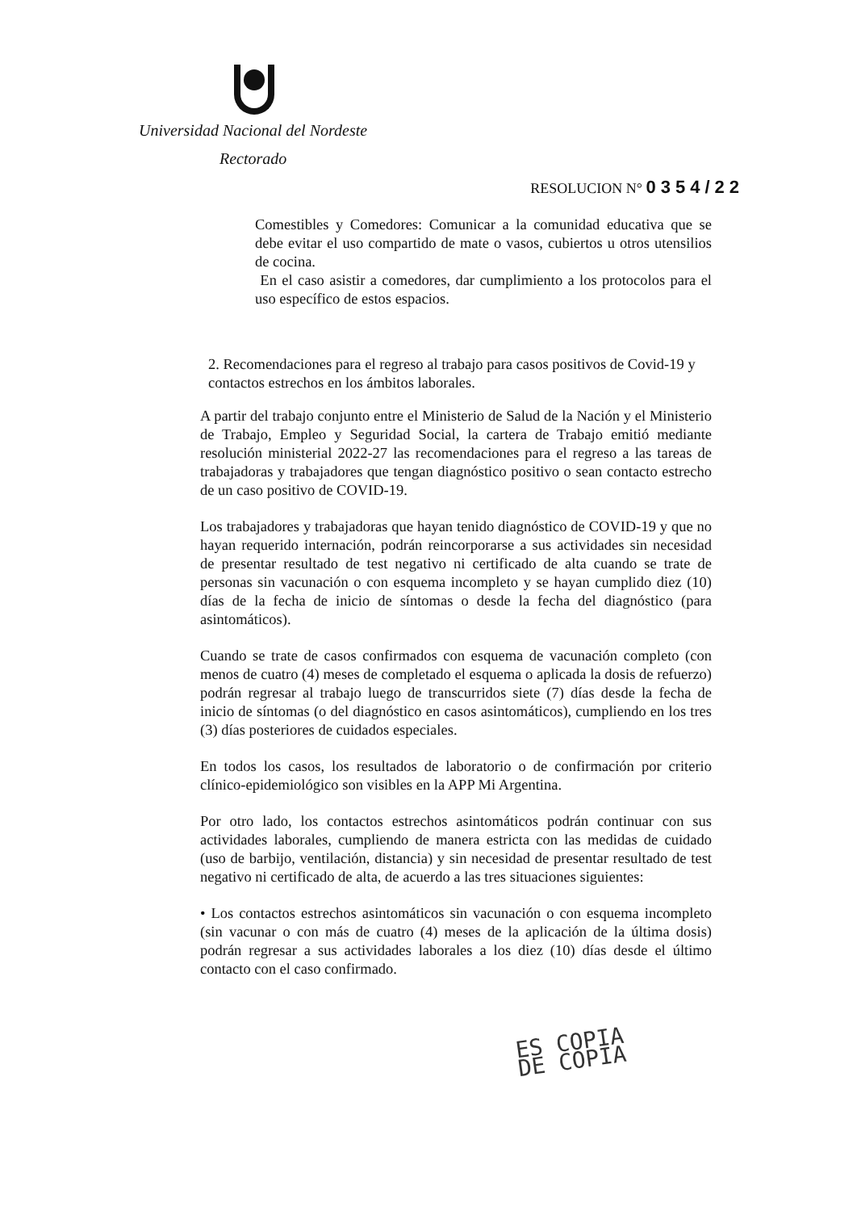Universidad Nacional del Nordeste
Rectorado
RESOLUCION N° 0354/22
Comestibles y Comedores: Comunicar a la comunidad educativa que se debe evitar el uso compartido de mate o vasos, cubiertos u otros utensilios de cocina.
En el caso asistir a comedores, dar cumplimiento a los protocolos para el uso específico de estos espacios.
2. Recomendaciones para el regreso al trabajo para casos positivos de Covid-19 y contactos estrechos en los ámbitos laborales.
A partir del trabajo conjunto entre el Ministerio de Salud de la Nación y el Ministerio de Trabajo, Empleo y Seguridad Social, la cartera de Trabajo emitió mediante resolución ministerial 2022-27 las recomendaciones para el regreso a las tareas de trabajadoras y trabajadores que tengan diagnóstico positivo o sean contacto estrecho de un caso positivo de COVID-19.
Los trabajadores y trabajadoras que hayan tenido diagnóstico de COVID-19 y que no hayan requerido internación, podrán reincorporarse a sus actividades sin necesidad de presentar resultado de test negativo ni certificado de alta cuando se trate de personas sin vacunación o con esquema incompleto y se hayan cumplido diez (10) días de la fecha de inicio de síntomas o desde la fecha del diagnóstico (para asintomáticos).
Cuando se trate de casos confirmados con esquema de vacunación completo (con menos de cuatro (4) meses de completado el esquema o aplicada la dosis de refuerzo) podrán regresar al trabajo luego de transcurridos siete (7) días desde la fecha de inicio de síntomas (o del diagnóstico en casos asintomáticos), cumpliendo en los tres (3) días posteriores de cuidados especiales.
En todos los casos, los resultados de laboratorio o de confirmación por criterio clínico-epidemiológico son visibles en la APP Mi Argentina.
Por otro lado, los contactos estrechos asintomáticos podrán continuar con sus actividades laborales, cumpliendo de manera estricta con las medidas de cuidado (uso de barbijo, ventilación, distancia) y sin necesidad de presentar resultado de test negativo ni certificado de alta, de acuerdo a las tres situaciones siguientes:
• Los contactos estrechos asintomáticos sin vacunación o con esquema incompleto (sin vacunar o con más de cuatro (4) meses de la aplicación de la última dosis) podrán regresar a sus actividades laborales a los diez (10) días desde el último contacto con el caso confirmado.
ES COPIA
DE COPIA